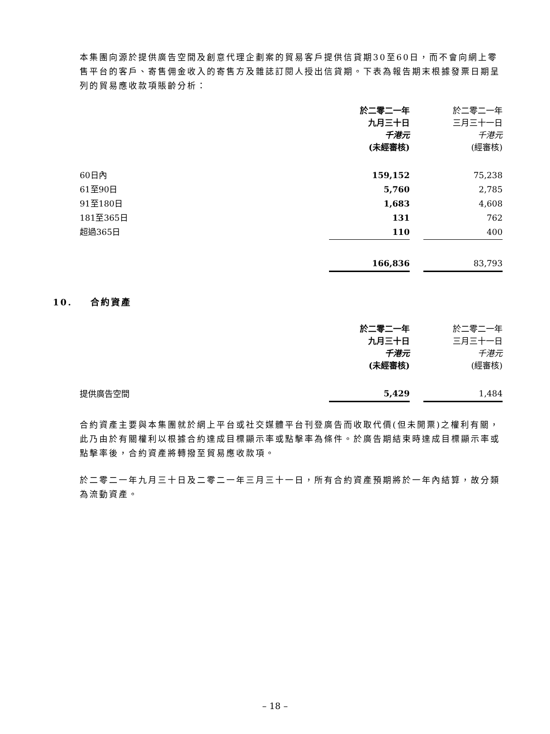本集團向源於提供廣告空間及創意代理企劃案的貿易客戶提供信貸期30至60日，而不會向網上零售平台的客戶、寄售佣金收入的寄售方及雜誌訂閱人授出信貸期。下表為報告期末根據發票日期呈列的貿易應收款項賬齡分析：
| | 於二零二一年 九月三十日 千港元 (未經審核) | | 於二零二一年 三月三十一日 千港元 (經審核) |
| 60日內 | 159,152 | | 75,238 |
| 61至90日 | 5,760 | | 2,785 |
| 91至180日 | 1,683 | | 4,608 |
| 181至365日 | 131 | | 762 |
| 超過365日 | 110 | | 400 |
| | 166,836 | | 83,793 |
10. 合約資產
| | 於二零二一年 九月三十日 千港元 (未經審核) | | 於二零二一年 三月三十一日 千港元 (經審核) |
| 提供廣告空間 | 5,429 | | 1,484 |
合約資產主要與本集團就於網上平台或社交媒體平台刊登廣告而收取代價(但未開票)之權利有關，此乃由於有關權利以根據合約達成目標顯示率或點擊率為條件。於廣告期結束時達成目標顯示率或點擊率後，合約資產將轉撥至貿易應收款項。
於二零二一年九月三十日及二零二一年三月三十一日，所有合約資產預期將於一年內結算，故分類為流動資產。
– 18 –